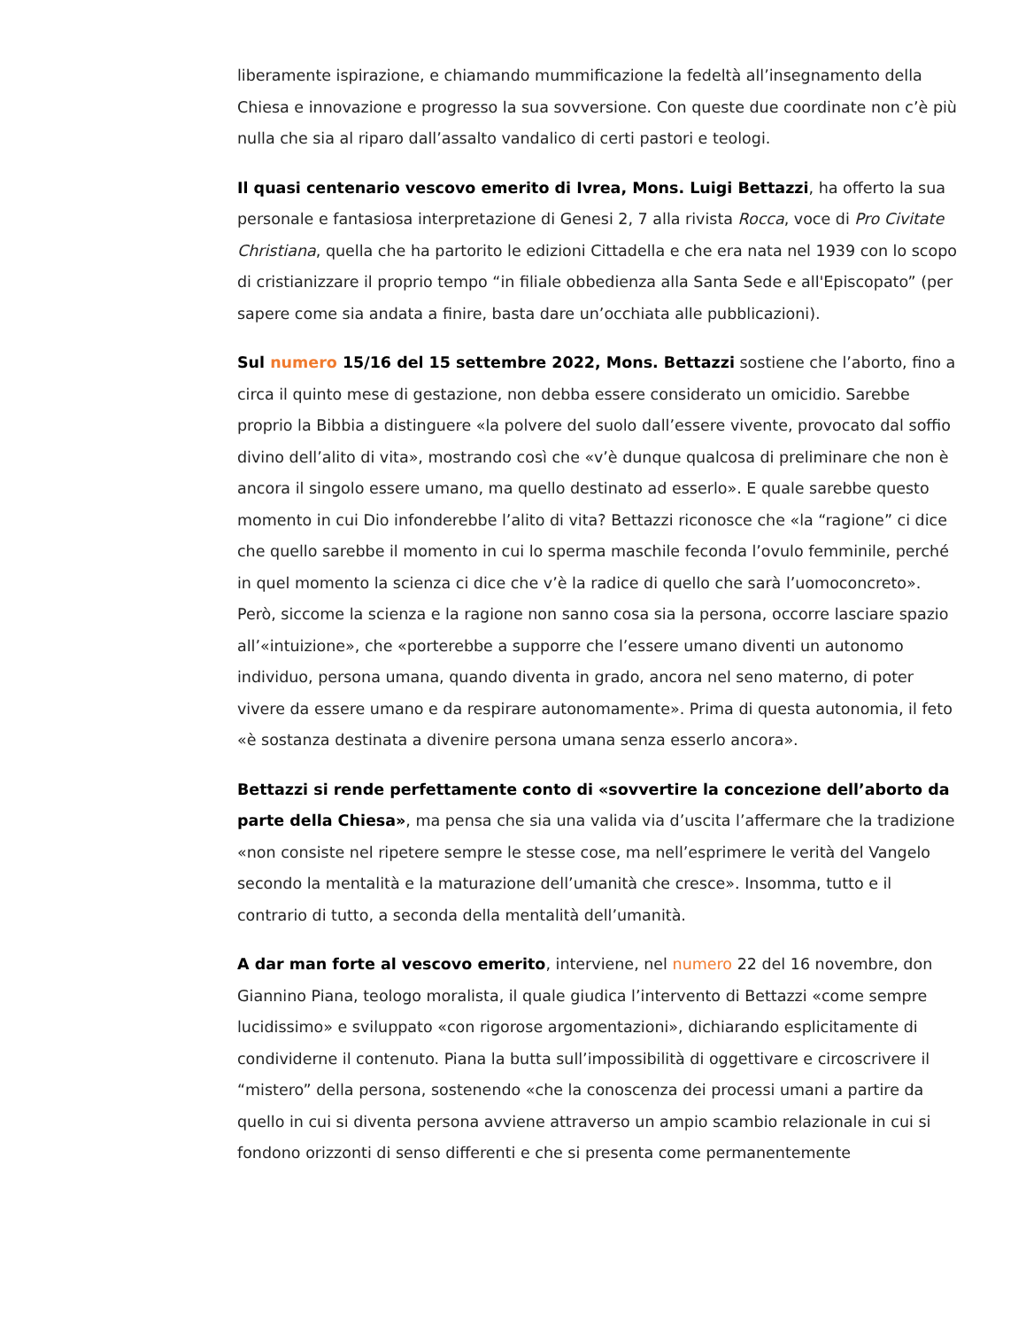liberamente ispirazione, e chiamando mummificazione la fedeltà all’insegnamento della Chiesa e innovazione e progresso la sua sovversione. Con queste due coordinate non c’è più nulla che sia al riparo dall’assalto vandalico di certi pastori e teologi.
Il quasi centenario vescovo emerito di Ivrea, Mons. Luigi Bettazzi, ha offerto la sua personale e fantasiosa interpretazione di Genesi 2, 7 alla rivista Rocca, voce di Pro Civitate Christiana, quella che ha partorito le edizioni Cittadella e che era nata nel 1939 con lo scopo di cristianizzare il proprio tempo “in filiale obbedienza alla Santa Sede e all'Episcopato” (per sapere come sia andata a finire, basta dare un’occhiata alle pubblicazioni).
Sul numero 15/16 del 15 settembre 2022, Mons. Bettazzi sostiene che l’aborto, fino a circa il quinto mese di gestazione, non debba essere considerato un omicidio. Sarebbe proprio la Bibbia a distinguere «la polvere del suolo dall’essere vivente, provocato dal soffio divino dell’alito di vita», mostrando così che «v’è dunque qualcosa di preliminare che non è ancora il singolo essere umano, ma quello destinato ad esserlo». E quale sarebbe questo momento in cui Dio infonderebbe l’alito di vita? Bettazzi riconosce che «la “ragione” ci dice che quello sarebbe il momento in cui lo sperma maschile feconda l’ovulo femminile, perché in quel momento la scienza ci dice che v’è la radice di quello che sarà l’uomoconcreto». Però, siccome la scienza e la ragione non sanno cosa sia la persona, occorre lasciare spazio all’«intuizione», che «porterebbe a supporre che l’essere umano diventi un autonomo individuo, persona umana, quando diventa in grado, ancora nel seno materno, di poter vivere da essere umano e da respirare autonomamente». Prima di questa autonomia, il feto «è sostanza destinata a divenire persona umana senza esserlo ancora».
Bettazzi si rende perfettamente conto di «sovvertire la concezione dell’aborto da parte della Chiesa», ma pensa che sia una valida via d’uscita l’affermare che la tradizione «non consiste nel ripetere sempre le stesse cose, ma nell’esprimere le verità del Vangelo secondo la mentalità e la maturazione dell’umanità che cresce». Insomma, tutto e il contrario di tutto, a seconda della mentalità dell’umanità.
A dar man forte al vescovo emerito, interviene, nel numero 22 del 16 novembre, don Giannino Piana, teologo moralista, il quale giudica l’intervento di Bettazzi «come sempre lucidissimo» e sviluppato «con rigorose argomentazioni», dichiarando esplicitamente di condividerne il contenuto. Piana la butta sull’impossibilità di oggettivare e circoscrivere il “mistero” della persona, sostenendo «che la conoscenza dei processi umani a partire da quello in cui si diventa persona avviene attraverso un ampio scambio relazionale in cui si fondono orizzonti di senso differenti e che si presenta come permanentemente